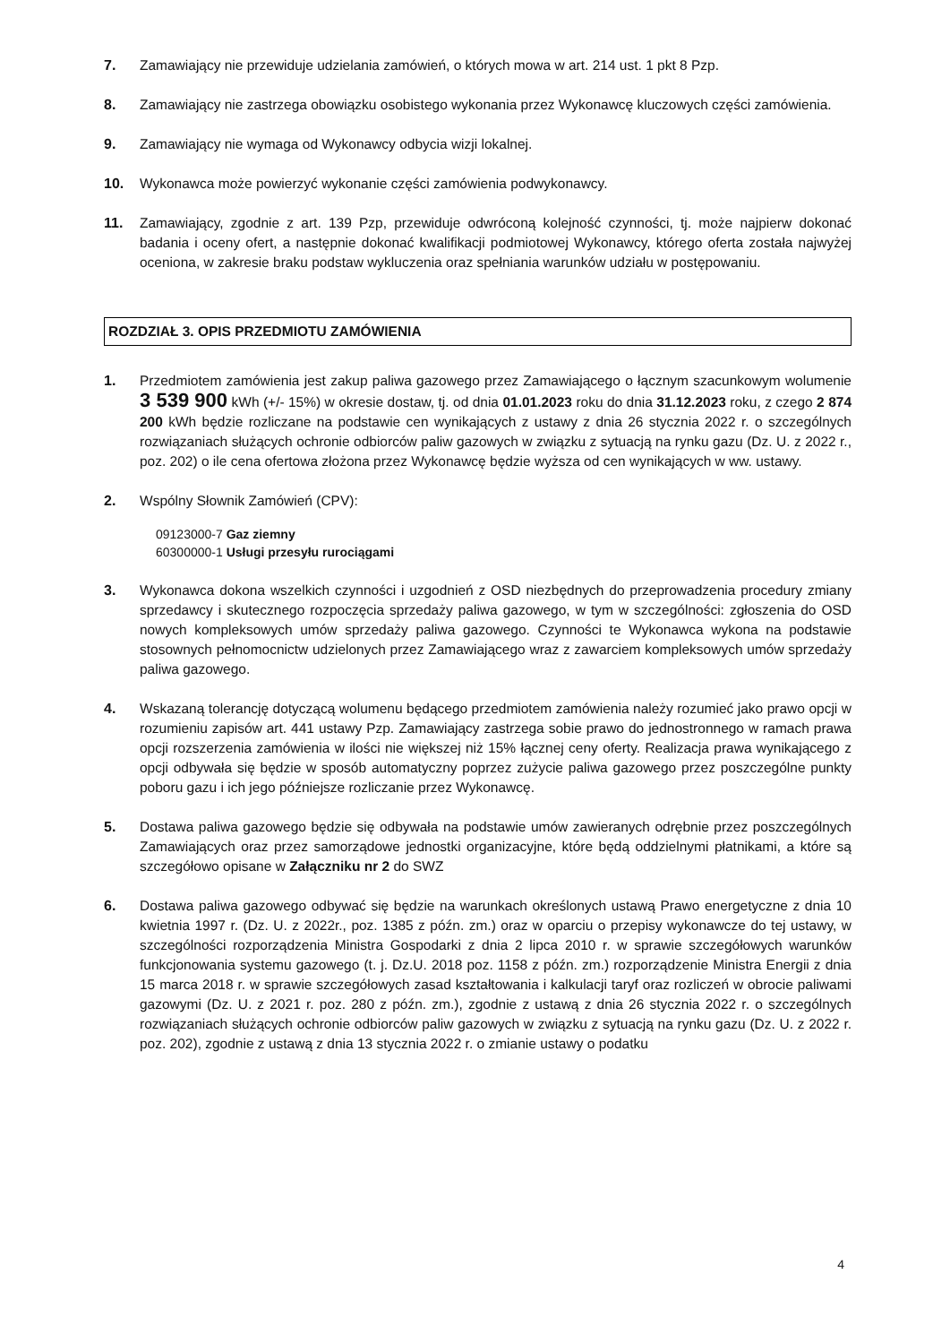7. Zamawiający nie przewiduje udzielania zamówień, o których mowa w art. 214 ust. 1 pkt 8 Pzp.
8. Zamawiający nie zastrzega obowiązku osobistego wykonania przez Wykonawcę kluczowych części zamówienia.
9. Zamawiający nie wymaga od Wykonawcy odbycia wizji lokalnej.
10. Wykonawca może powierzyć wykonanie części zamówienia podwykonawcy.
11. Zamawiający, zgodnie z art. 139 Pzp, przewiduje odwróconą kolejność czynności, tj. może najpierw dokonać badania i oceny ofert, a następnie dokonać kwalifikacji podmiotowej Wykonawcy, którego oferta została najwyżej oceniona, w zakresie braku podstaw wykluczenia oraz spełniania warunków udziału w postępowaniu.
ROZDZIAŁ 3. OPIS PRZEDMIOTU ZAMÓWIENIA
1. Przedmiotem zamówienia jest zakup paliwa gazowego przez Zamawiającego o łącznym szacunkowym wolumenie 3 539 900 kWh (+/- 15%) w okresie dostaw, tj. od dnia 01.01.2023 roku do dnia 31.12.2023 roku, z czego 2 874 200 kWh będzie rozliczane na podstawie cen wynikających z ustawy z dnia 26 stycznia 2022 r. o szczególnych rozwiązaniach służących ochronie odbiorców paliw gazowych w związku z sytuacją na rynku gazu (Dz. U. z 2022 r., poz. 202) o ile cena ofertowa złożona przez Wykonawcę będzie wyższa od cen wynikających w ww. ustawy.
2. Wspólny Słownik Zamówień (CPV):
09123000-7 Gaz ziemny
60300000-1 Usługi przesyłu rurociągami
3. Wykonawca dokona wszelkich czynności i uzgodnień z OSD niezbędnych do przeprowadzenia procedury zmiany sprzedawcy i skutecznego rozpoczęcia sprzedaży paliwa gazowego, w tym w szczególności: zgłoszenia do OSD nowych kompleksowych umów sprzedaży paliwa gazowego. Czynności te Wykonawca wykona na podstawie stosownych pełnomocnictw udzielonych przez Zamawiającego wraz z zawarciem kompleksowych umów sprzedaży paliwa gazowego.
4. Wskazaną tolerancję dotyczącą wolumenu będącego przedmiotem zamówienia należy rozumieć jako prawo opcji w rozumieniu zapisów art. 441 ustawy Pzp. Zamawiający zastrzega sobie prawo do jednostronnego w ramach prawa opcji rozszerzenia zamówienia w ilości nie większej niż 15% łącznej ceny oferty. Realizacja prawa wynikającego z opcji odbywała się będzie w sposób automatyczny poprzez zużycie paliwa gazowego przez poszczególne punkty poboru gazu i ich jego późniejsze rozliczanie przez Wykonawcę.
5. Dostawa paliwa gazowego będzie się odbywała na podstawie umów zawieranych odrębnie przez poszczególnych Zamawiających oraz przez samorządowe jednostki organizacyjne, które będą oddzielnymi płatnikami, a które są szczegółowo opisane w Załączniku nr 2 do SWZ
6. Dostawa paliwa gazowego odbywać się będzie na warunkach określonych ustawą Prawo energetyczne z dnia 10 kwietnia 1997 r. (Dz. U. z 2022r., poz. 1385 z późn. zm.) oraz w oparciu o przepisy wykonawcze do tej ustawy, w szczególności rozporządzenia Ministra Gospodarki z dnia 2 lipca 2010 r. w sprawie szczegółowych warunków funkcjonowania systemu gazowego (t. j. Dz.U. 2018 poz. 1158 z późn. zm.) rozporządzenie Ministra Energii z dnia 15 marca 2018 r. w sprawie szczegółowych zasad kształtowania i kalkulacji taryf oraz rozliczeń w obrocie paliwami gazowymi (Dz. U. z 2021 r. poz. 280 z późn. zm.), zgodnie z ustawą z dnia 26 stycznia 2022 r. o szczególnych rozwiązaniach służących ochronie odbiorców paliw gazowych w związku z sytuacją na rynku gazu (Dz. U. z 2022 r. poz. 202), zgodnie z ustawą z dnia 13 stycznia 2022 r. o zmianie ustawy o podatku
4